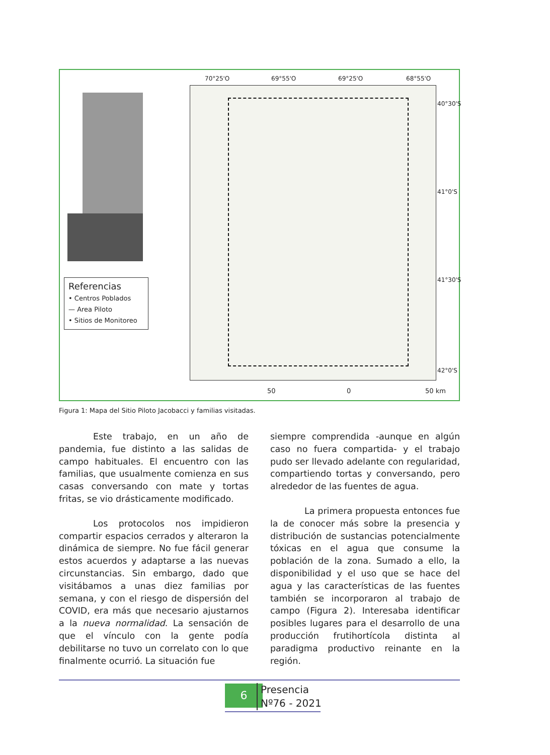70°25'O 69°55'O 69°25'O 68°55'O
40°30'S
41°0'S
41°30'S
42°0'S
Referencias
• Centros Poblados
— Area Piloto
• Sitios de Monitoreo
50 0 50 km
Figura 1: Mapa del Sitio Piloto Jacobacci y familias visitadas.
Este trabajo, en un año de pandemia, fue distinto a las salidas de campo habituales. El encuentro con las familias, que usualmente comienza en sus casas conversando con mate y tortas fritas, se vio drásticamente modificado.
Los protocolos nos impidieron compartir espacios cerrados y alteraron la dinámica de siempre. No fue fácil generar estos acuerdos y adaptarse a las nuevas circunstancias. Sin embargo, dado que visitábamos a unas diez familias por semana, y con el riesgo de dispersión del COVID, era más que necesario ajustarnos a la nueva normalidad. La sensación de que el vínculo con la gente podía debilitarse no tuvo un correlato con lo que finalmente ocurrió. La situación fue
siempre comprendida -aunque en algún caso no fuera compartida- y el trabajo pudo ser llevado adelante con regularidad, compartiendo tortas y conversando, pero alrededor de las fuentes de agua.
La primera propuesta entonces fue la de conocer más sobre la presencia y distribución de sustancias potencialmente tóxicas en el agua que consume la población de la zona. Sumado a ello, la disponibilidad y el uso que se hace del agua y las características de las fuentes también se incorporaron al trabajo de campo (Figura 2). Interesaba identificar posibles lugares para el desarrollo de una producción frutihortícola distinta al paradigma productivo reinante en la región.
6
Presencia
Nº76 - 2021